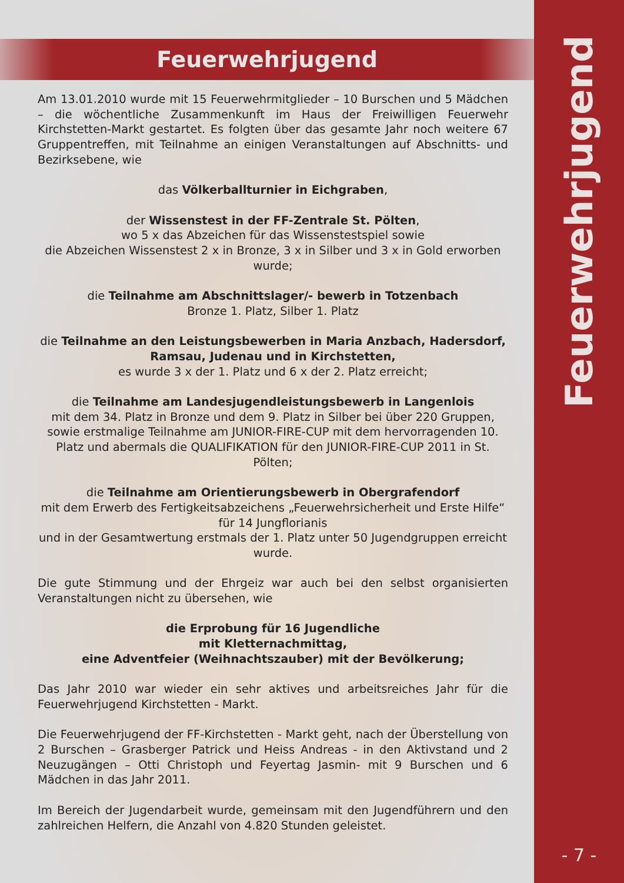Feuerwehrjugend
Am 13.01.2010 wurde mit 15 Feuerwehrmitglieder – 10 Burschen und 5 Mädchen – die wöchentliche Zusammenkunft im Haus der Freiwilligen Feuerwehr Kirchstetten-Markt gestartet. Es folgten über das gesamte Jahr noch weitere 67 Gruppentreffen, mit Teilnahme an einigen Veranstaltungen auf Abschnitts- und Bezirksebene, wie
das Völkerballturnier in Eichgraben,
der Wissenstest in der FF-Zentrale St. Pölten,
wo 5 x das Abzeichen für das Wissenstestspiel sowie
die Abzeichen Wissenstest 2 x in Bronze, 3 x in Silber und 3 x in Gold erworben wurde;
die Teilnahme am Abschnittslager/- bewerb in Totzenbach
Bronze 1. Platz, Silber 1. Platz
die Teilnahme an den Leistungsbewerben in Maria Anzbach, Hadersdorf, Ramsau, Judenau und in Kirchstetten,
es wurde 3 x der 1. Platz und 6 x der 2. Platz erreicht;
die Teilnahme am Landesjugendleistungsbewerb in Langenlois
mit dem 34. Platz in Bronze und dem 9. Platz in Silber bei über 220 Gruppen, sowie erstmalige Teilnahme am JUNIOR-FIRE-CUP mit dem hervorragenden 10. Platz und abermals die QUALIFIKATION für den JUNIOR-FIRE-CUP 2011 in St. Pölten;
die Teilnahme am Orientierungsbewerb in Obergrafendorf
mit dem Erwerb des Fertigkeitsabzeichens „Feuerwehrsicherheit und Erste Hilfe“
für 14 Jungflorianis
und in der Gesamtwertung erstmals der 1. Platz unter 50 Jugendgruppen erreicht wurde.
Die gute Stimmung und der Ehrgeiz war auch bei den selbst organisierten Veranstaltungen nicht zu übersehen, wie
die Erprobung für 16 Jugendliche
mit Kletternachmittag,
eine Adventfeier (Weihnachtszauber) mit der Bevölkerung;
Das Jahr 2010 war wieder ein sehr aktives und arbeitsreiches Jahr für die Feuerwehrjugend Kirchstetten - Markt.
Die Feuerwehrjugend der FF-Kirchstetten - Markt geht, nach der Überstellung von 2 Burschen – Grasberger Patrick und Heiss Andreas - in den Aktivstand und 2 Neuzugängen – Otti Christoph und Feyertag Jasmin- mit 9 Burschen und 6 Mädchen in das Jahr 2011.
Im Bereich der Jugendarbeit wurde, gemeinsam mit den Jugendführern und den zahlreichen Helfern, die Anzahl von 4.820 Stunden geleistet.
Feuerwehrjugend
- 7 -